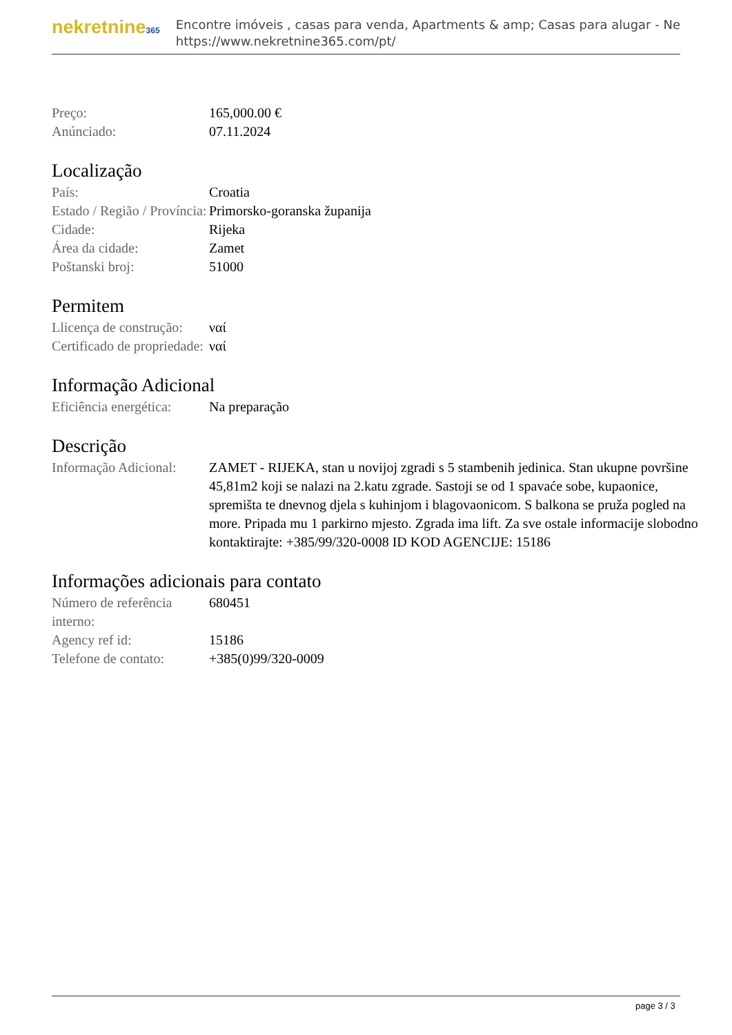nekretnine365
Encontre imóveis , casas para venda, Apartments & amp; Casas para alugar - Ne
https://www.nekretnine365.com/pt/
| Preço: | 165,000.00 € |
| Anúnciado: | 07.11.2024 |
Localização
| País: | Croatia |
| Estado / Região / Província: | Primorsko-goranska županija |
| Cidade: | Rijeka |
| Área da cidade: | Zamet |
| Poštanski broj: | 51000 |
Permitem
| Llicença de construção: | ναί |
| Certificado de propriedade: | ναί |
Informação Adicional
| Eficiência energética: | Na preparação |
Descrição
| Informação Adicional: | ZAMET - RIJEKA, stan u novijoj zgradi s 5 stambenih jedinica. Stan ukupne površine 45,81m2 koji se nalazi na 2.katu zgrade. Sastoji se od 1 spavaće sobe, kupaonice, spremišta te dnevnog djela s kuhinjom i blagovaonicom. S balkona se pruža pogled na more. Pripada mu 1 parkirno mjesto. Zgrada ima lift. Za sve ostale informacije slobodno kontaktirajte: +385/99/320-0008 ID KOD AGENCIJE: 15186 |
Informações adicionais para contato
| Número de referência interno: | 680451 |
| Agency ref id: | 15186 |
| Telefone de contato: | +385(0)99/320-0009 |
page 3 / 3